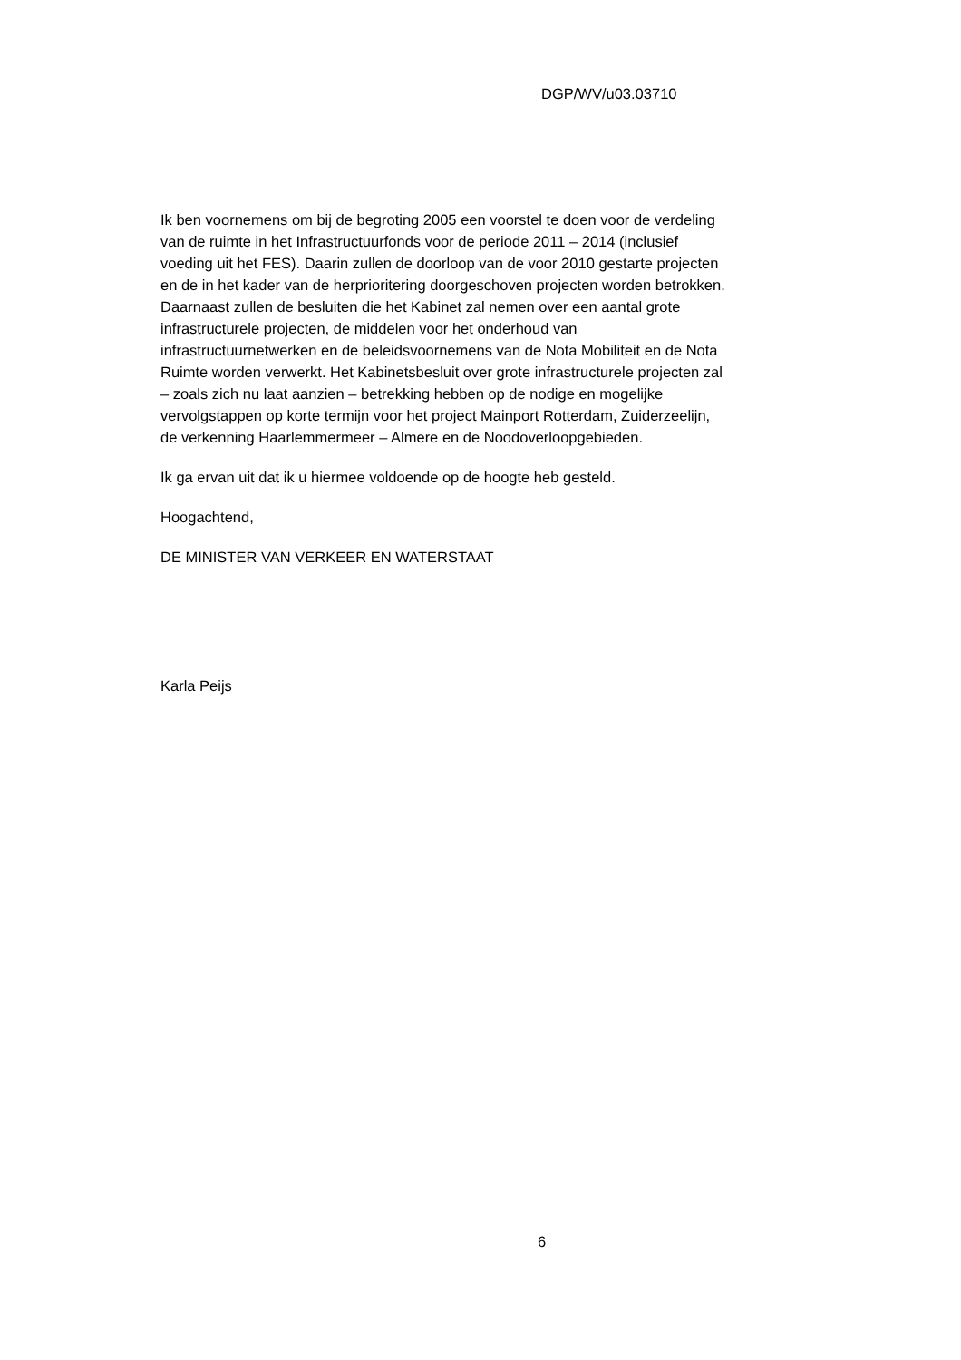DGP/WV/u03.03710
Ik ben voornemens om bij de begroting 2005 een voorstel te doen voor de verdeling
van de ruimte in het Infrastructuurfonds voor de periode 2011 – 2014 (inclusief
voeding uit het FES). Daarin zullen de doorloop van de voor 2010 gestarte projecten
en de in het kader van de herprioritering doorgeschoven projecten worden betrokken.
Daarnaast zullen de besluiten die het Kabinet zal nemen over een aantal grote
infrastructurele projecten, de middelen voor het onderhoud van
infrastructuurnetwerken en de beleidsvoornemens van de Nota Mobiliteit en de Nota
Ruimte worden verwerkt. Het Kabinetsbesluit over grote infrastructurele projecten zal
– zoals zich nu laat aanzien – betrekking hebben op de nodige en mogelijke
vervolgstappen op korte termijn voor het project Mainport Rotterdam, Zuiderzeelijn,
de verkenning Haarlemmermeer – Almere en de Noodoverloopgebieden.
Ik ga ervan uit dat ik u hiermee voldoende op de hoogte heb gesteld.
Hoogachtend,
DE MINISTER VAN VERKEER EN WATERSTAAT
Karla Peijs
6